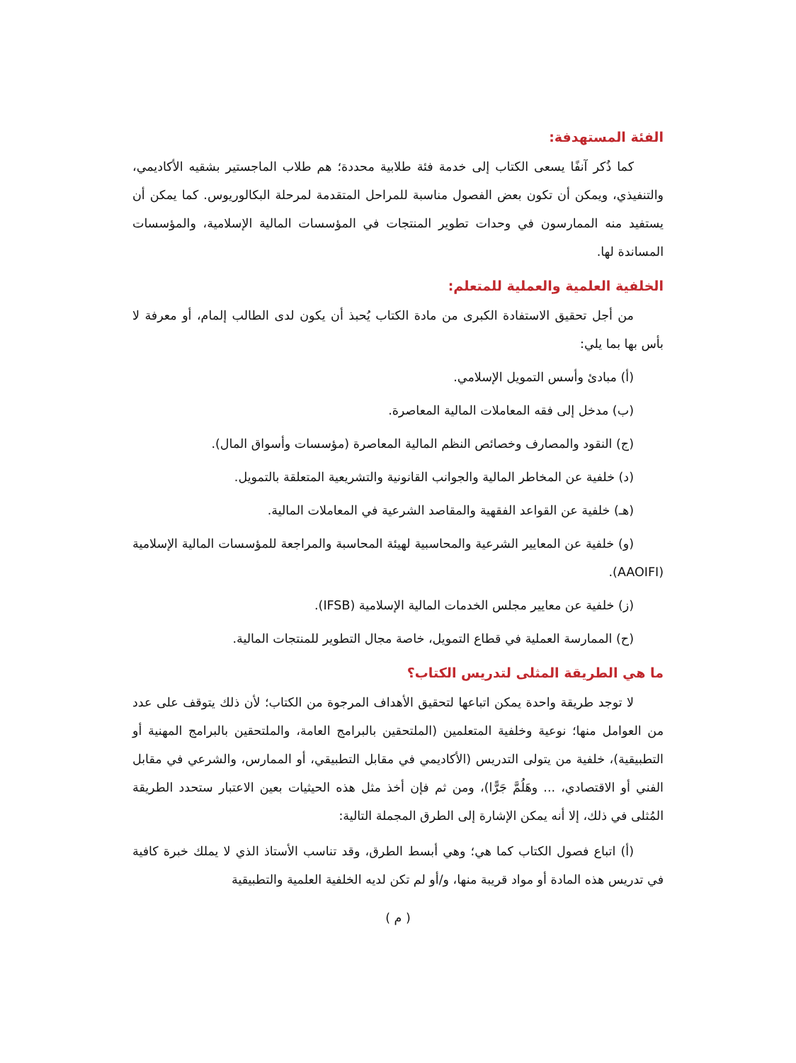الفئة المستهدفة:
كما ذُكر آنفًا يسعى الكتاب إلى خدمة فئة طلابية محددة؛ هم طلاب الماجستير بشقيه الأكاديمي، والتنفيذي، ويمكن أن تكون بعض الفصول مناسبة للمراحل المتقدمة لمرحلة البكالوريوس. كما يمكن أن يستفيد منه الممارسون في وحدات تطوير المنتجات في المؤسسات المالية الإسلامية، والمؤسسات المساندة لها.
الخلفية العلمية والعملية للمتعلم:
من أجل تحقيق الاستفادة الكبرى من مادة الكتاب يُحبذ أن يكون لدى الطالب إلمام، أو معرفة لا بأس بها بما يلي:
(أ) مبادئ وأسس التمويل الإسلامي.
(ب) مدخل إلى فقه المعاملات المالية المعاصرة.
(ج) النقود والمصارف وخصائص النظم المالية المعاصرة (مؤسسات وأسواق المال).
(د) خلفية عن المخاطر المالية والجوانب القانونية والتشريعية المتعلقة بالتمويل.
(هـ) خلفية عن القواعد الفقهية والمقاصد الشرعية في المعاملات المالية.
(و) خلفية عن المعايير الشرعية والمحاسبية لهيئة المحاسبة والمراجعة للمؤسسات المالية الإسلامية (AAOIFI).
(ز) خلفية عن معايير مجلس الخدمات المالية الإسلامية (IFSB).
(ح) الممارسة العملية في قطاع التمويل، خاصة مجال التطوير للمنتجات المالية.
ما هي الطريقة المثلى لتدريس الكتاب؟
لا توجد طريقة واحدة يمكن اتباعها لتحقيق الأهداف المرجوة من الكتاب؛ لأن ذلك يتوقف على عدد من العوامل منها؛ نوعية وخلفية المتعلمين (الملتحقين بالبرامج العامة، والملتحقين بالبرامج المهنية أو التطبيقية)، خلفية من يتولى التدريس (الأكاديمي في مقابل التطبيقي، أو الممارس، والشرعي في مقابل الفني أو الاقتصادي، ... وهَلُمَّ جَرًّا)، ومن ثم فإن أخذ مثل هذه الحيثيات بعين الاعتبار ستحدد الطريقة المُثلى في ذلك، إلا أنه يمكن الإشارة إلى الطرق المجملة التالية:
(أ) اتباع فصول الكتاب كما هي؛ وهي أبسط الطرق، وقد تناسب الأستاذ الذي لا يملك خبرة كافية في تدريس هذه المادة أو مواد قريبة منها، و/أو لم تكن لديه الخلفية العلمية والتطبيقية
( م )